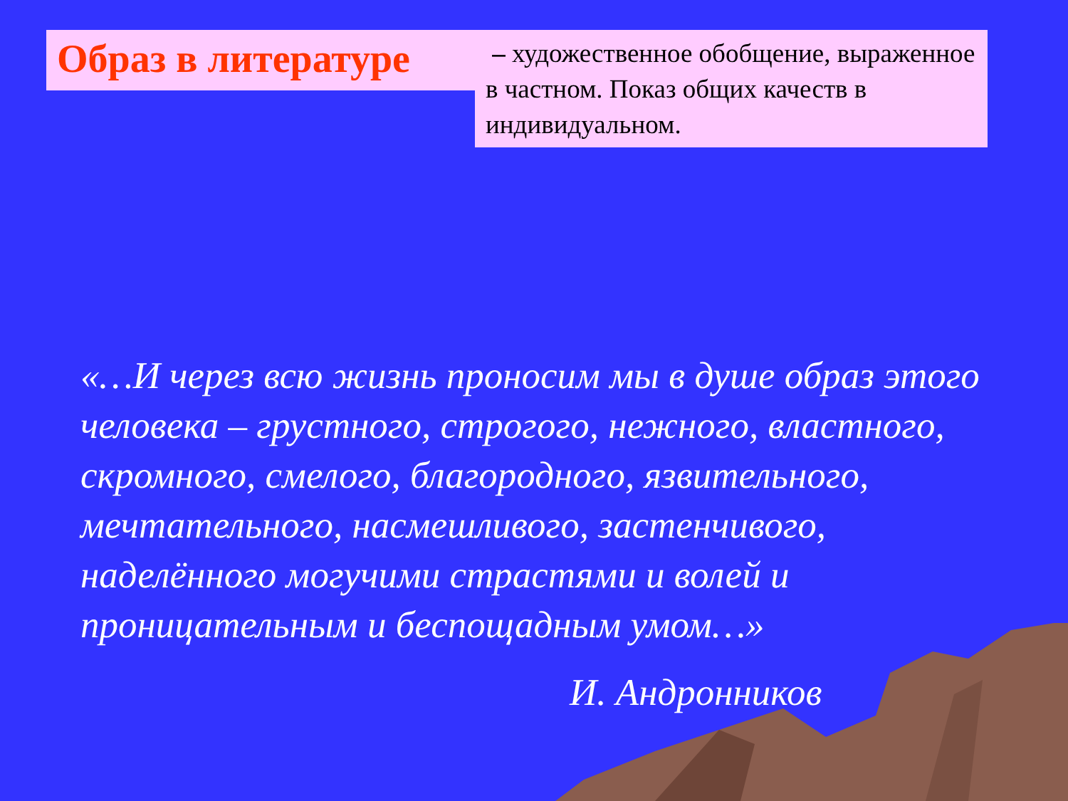Образ в литературе
– художественное обобщение, выраженное в частном. Показ общих качеств в индивидуальном.
«…И через всю жизнь проносим мы в душе образ этого человека – грустного, строгого, нежного, властного, скромного, смелого, благородного, язвительного, мечтательного, насмешливого, застенчивого, наделённого могучими страстями и волей и проницательным и беспощадным умом…»
И. Андронников